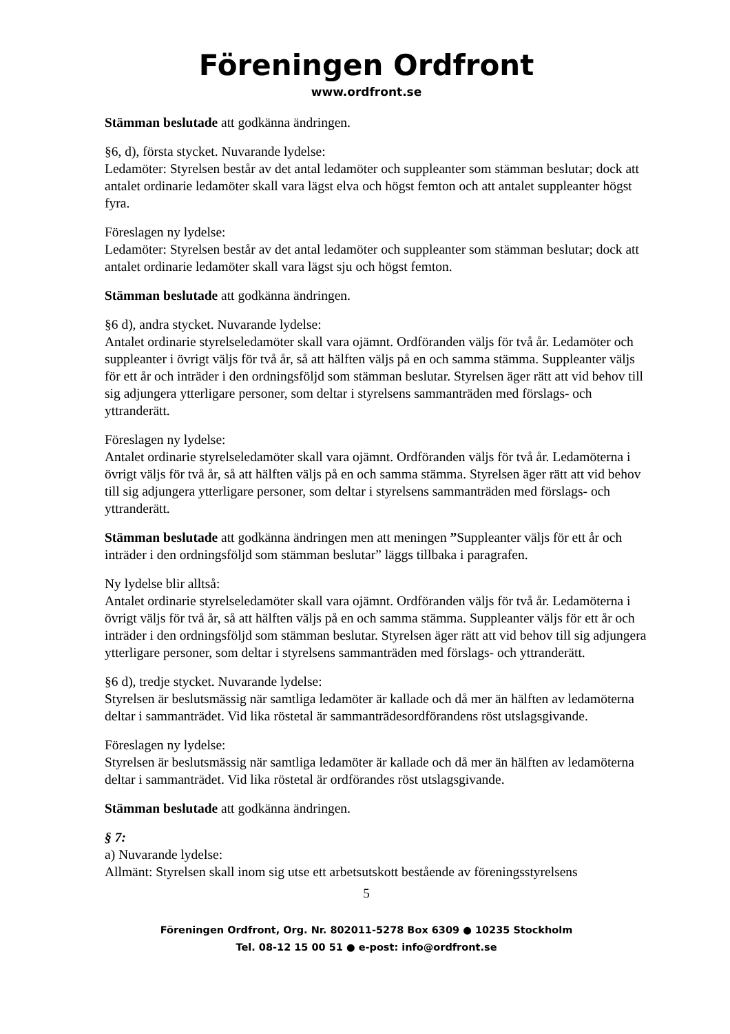Föreningen Ordfront
www.ordfront.se
Stämman beslutade att godkänna ändringen.
§6, d), första stycket. Nuvarande lydelse:
Ledamöter: Styrelsen består av det antal ledamöter och suppleanter som stämman beslutar; dock att antalet ordinarie ledamöter skall vara lägst elva och högst femton och att antalet suppleanter högst fyra.
Föreslagen ny lydelse:
Ledamöter: Styrelsen består av det antal ledamöter och suppleanter som stämman beslutar; dock att antalet ordinarie ledamöter skall vara lägst sju och högst femton.
Stämman beslutade att godkänna ändringen.
§6 d), andra stycket. Nuvarande lydelse:
Antalet ordinarie styrelseledamöter skall vara ojämnt. Ordföranden väljs för två år. Ledamöter och suppleanter i övrigt väljs för två år, så att hälften väljs på en och samma stämma. Suppleanter väljs för ett år och inträder i den ordningsföljd som stämman beslutar. Styrelsen äger rätt att vid behov till sig adjungera ytterligare personer, som deltar i styrelsens sammanträden med förslags- och yttranderätt.
Föreslagen ny lydelse:
Antalet ordinarie styrelseledamöter skall vara ojämnt. Ordföranden väljs för två år. Ledamöterna i övrigt väljs för två år, så att hälften väljs på en och samma stämma. Styrelsen äger rätt att vid behov till sig adjungera ytterligare personer, som deltar i styrelsens sammanträden med förslags- och yttranderätt.
Stämman beslutade att godkänna ändringen men att meningen ”Suppleanter väljs för ett år och inträder i den ordningsföljd som stämman beslutar” läggs tillbaka i paragrafen.
Ny lydelse blir alltså:
Antalet ordinarie styrelseledamöter skall vara ojämnt. Ordföranden väljs för två år. Ledamöterna i övrigt väljs för två år, så att hälften väljs på en och samma stämma. Suppleanter väljs för ett år och inträder i den ordningsföljd som stämman beslutar. Styrelsen äger rätt att vid behov till sig adjungera ytterligare personer, som deltar i styrelsens sammanträden med förslags- och yttranderätt.
§6 d), tredje stycket. Nuvarande lydelse:
Styrelsen är beslutsmässig när samtliga ledamöter är kallade och då mer än hälften av ledamöterna deltar i sammanträdet. Vid lika röstetal är sammanträdesordförandens röst utslagsgivande.
Föreslagen ny lydelse:
Styrelsen är beslutsmässig när samtliga ledamöter är kallade och då mer än hälften av ledamöterna deltar i sammanträdet. Vid lika röstetal är ordförandes röst utslagsgivande.
Stämman beslutade att godkänna ändringen.
§ 7:
a) Nuvarande lydelse:
Allmänt: Styrelsen skall inom sig utse ett arbetsutskott bestående av föreningsstyrelsens
5
Föreningen Ordfront, Org. Nr. 802011-5278 Box 6309 ● 10235 Stockholm
Tel. 08-12 15 00 51 ● e-post: info@ordfront.se